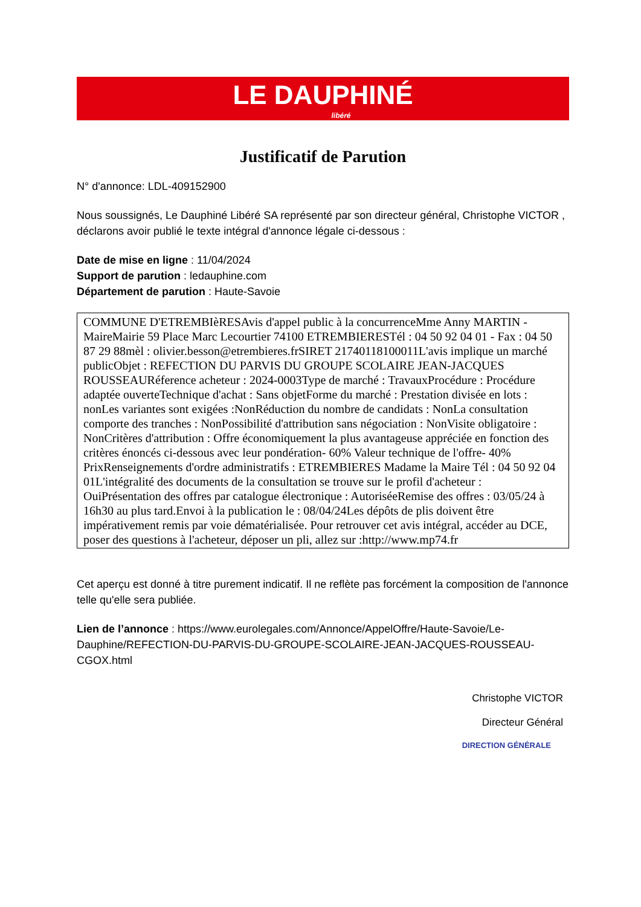LE DAUPHINÉ
libéré
Justificatif de Parution
N° d'annonce: LDL-409152900
Nous soussignés, Le Dauphiné Libéré SA représenté par son directeur général, Christophe VICTOR , déclarons avoir publié le texte intégral d'annonce légale ci-dessous :
Date de mise en ligne : 11/04/2024
Support de parution : ledauphine.com
Département de parution : Haute-Savoie
COMMUNE D'ETREMBIèRESAvis d'appel public à la concurrenceMme Anny MARTIN - MaireMairie 59 Place Marc Lecourtier 74100 ETREMBIERESTél : 04 50 92 04 01 - Fax : 04 50 87 29 88mèl : olivier.besson@etrembieres.frSIRET 21740118100011L'avis implique un marché publicObjet : REFECTION DU PARVIS DU GROUPE SCOLAIRE JEAN-JACQUES ROUSSEAURéference acheteur : 2024-0003Type de marché : TravauxProcédure : Procédure adaptée ouverteTechnique d'achat : Sans objetForme du marché : Prestation divisée en lots : nonLes variantes sont exigées :NonRéduction du nombre de candidats : NonLa consultation comporte des tranches : NonPossibilité d'attribution sans négociation : NonVisite obligatoire : NonCritères d'attribution : Offre économiquement la plus avantageuse appréciée en fonction des critères énoncés ci-dessous avec leur pondération- 60% Valeur technique de l'offre- 40% PrixRenseignements d'ordre administratifs : ETREMBIERES Madame la Maire Tél : 04 50 92 04 01L'intégralité des documents de la consultation se trouve sur le profil d'acheteur : OuiPrésentation des offres par catalogue électronique : AutoriséeRemise des offres : 03/05/24 à 16h30 au plus tard.Envoi à la publication le : 08/04/24Les dépôts de plis doivent être impérativement remis par voie dématérialisée. Pour retrouver cet avis intégral, accéder au DCE, poser des questions à l'acheteur, déposer un pli, allez sur :http://www.mp74.fr
Cet aperçu est donné à titre purement indicatif. Il ne reflète pas forcément la composition de l'annonce telle qu'elle sera publiée.
Lien de l’annonce : https://www.eurolegales.com/Annonce/AppelOffre/Haute-Savoie/Le-Dauphine/REFECTION-DU-PARVIS-DU-GROUPE-SCOLAIRE-JEAN-JACQUES-ROUSSEAU-CGOX.html
Christophe VICTOR
Directeur Général
DIRECTION GÉNÉRALE